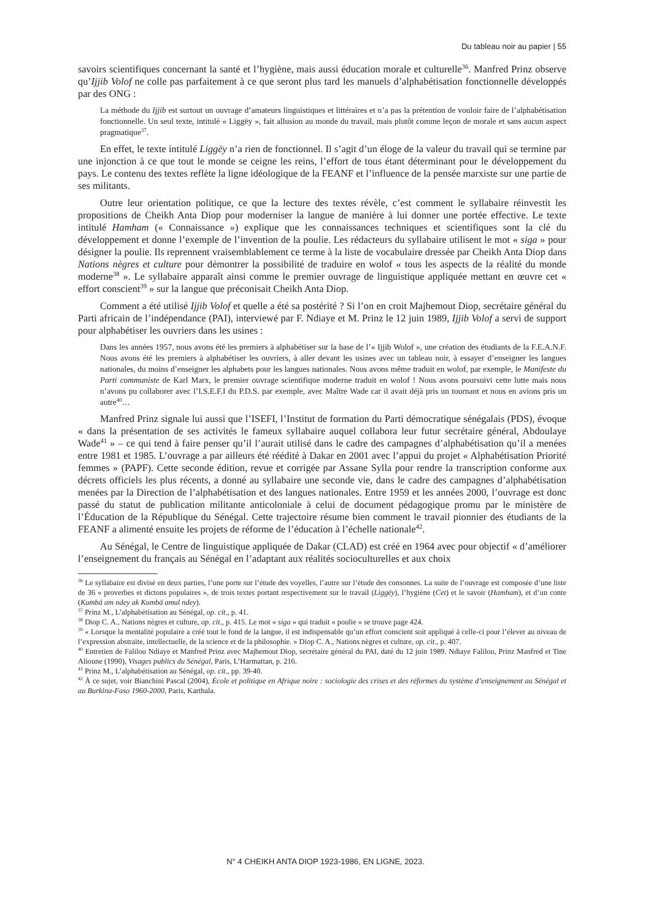Du tableau noir au papier | 55
savoirs scientifiques concernant la santé et l’hygiène, mais aussi éducation morale et culturelle<sup>36</sup>. Manfred Prinz observe qu’Ijjib Volof ne colle pas parfaitement à ce que seront plus tard les manuels d’alphabétisation fonctionnelle développés par des ONG :
La méthode du Ijjib est surtout un ouvrage d’amateurs linguistiques et littéraires et n’a pas la prétention de vouloir faire de l’alphabétisation fonctionnelle. Un seul texte, intitulé « Liggëy », fait allusion au monde du travail, mais plutôt comme leçon de morale et sans aucun aspect pragmatique<sup>37</sup>.
En effet, le texte intitulé Liggëy n’a rien de fonctionnel. Il s’agit d’un éloge de la valeur du travail qui se termine par une injonction à ce que tout le monde se ceigne les reins, l’effort de tous étant déterminant pour le développement du pays. Le contenu des textes reflète la ligne idéologique de la FEANF et l’influence de la pensée marxiste sur une partie de ses militants.
Outre leur orientation politique, ce que la lecture des textes révèle, c’est comment le syllabaire réinvestit les propositions de Cheikh Anta Diop pour moderniser la langue de manière à lui donner une portée effective. Le texte intitulé Hamham (« Connaissance ») explique que les connaissances techniques et scientifiques sont la clé du développement et donne l’exemple de l’invention de la poulie. Les rédacteurs du syllabaire utilisent le mot « siga » pour désigner la poulie. Ils reprennent vraisemblablement ce terme à la liste de vocabulaire dressée par Cheikh Anta Diop dans Nations nègres et culture pour démontrer la possibilité de traduire en wolof « tous les aspects de la réalité du monde moderne<sup>38</sup> ». Le syllabaire apparaît ainsi comme le premier ouvrage de linguistique appliquée mettant en œuvre cet « effort conscient<sup>39</sup> » sur la langue que préconisait Cheikh Anta Diop.
Comment a été utilisé Ijjib Volof et quelle a été sa postérité ? Si l’on en croit Majhemout Diop, secrétaire général du Parti africain de l’indépendance (PAI), interviewé par F. Ndiaye et M. Prinz le 12 juin 1989, Ijjib Volof a servi de support pour alphabétiser les ouvriers dans les usines :
Dans les années 1957, nous avons été les premiers à alphabétiser sur la base de l’« Ijjib Wolof », une création des étudiants de la F.E.A.N.F. Nous avons été les premiers à alphabétiser les ouvriers, à aller devant les usines avec un tableau noir, à essayer d’enseigner les langues nationales, du moins d’enseigner les alphabets pour les langues nationales. Nous avons même traduit en wolof, par exemple, le Manifeste du Parti communiste de Karl Marx, le premier ouvrage scientifique moderne traduit en wolof ! Nous avons poursuivi cette lutte mais nous n’avons pu collaborer avec l’I.S.E.F.I du P.D.S. par exemple, avec Maître Wade car il avait déjà pris un tournant et nous en avions pris un autre<sup>40</sup>…
Manfred Prinz signale lui aussi que l’ISEFI, l’Institut de formation du Parti démocratique sénégalais (PDS), évoque « dans la présentation de ses activités le fameux syllabaire auquel collabora leur futur secrétaire général, Abdoulaye Wade<sup>41</sup> » – ce qui tend à faire penser qu’il l’aurait utilisé dans le cadre des campagnes d’alphabétisation qu’il a menées entre 1981 et 1985. L’ouvrage a par ailleurs été réédité à Dakar en 2001 avec l’appui du projet « Alphabétisation Priorité femmes » (PAPF). Cette seconde édition, revue et corrigée par Assane Sylla pour rendre la transcription conforme aux décrets officiels les plus récents, a donné au syllabaire une seconde vie, dans le cadre des campagnes d’alphabétisation menées par la Direction de l’alphabétisation et des langues nationales. Entre 1959 et les années 2000, l’ouvrage est donc passé du statut de publication militante anticoloniale à celui de document pédagogique promu par le ministère de l’Éducation de la République du Sénégal. Cette trajectoire résume bien comment le travail pionnier des étudiants de la FEANF a alimenté ensuite les projets de réforme de l’éducation à l’échelle nationale<sup>42</sup>.
Au Sénégal, le Centre de linguistique appliquée de Dakar (CLAD) est créé en 1964 avec pour objectif « d’améliorer l’enseignement du français au Sénégal en l’adaptant aux réalités socioculturelles et aux choix
<sup>36</sup> Le syllabaire est divisé en deux parties, l’une porte sur l’étude des voyelles, l’autre sur l’étude des consonnes. La suite de l’ouvrage est composée d’une liste de 36 « proverbes et dictons populaires », de trois textes portant respectivement sur le travail (Liggëy), l’hygiène (Cet) et le savoir (Hamham), et d’un conte (Kumbä am ndey ak Kumbä amul ndey).
<sup>37</sup> Prinz M., L’alphabétisation au Sénégal, op. cit., p. 41.
<sup>38</sup> Diop C. A., Nations nègres et culture, op. cit., p. 415. Le mot « siga » qui traduit « poulie » se trouve page 424.
<sup>39</sup> « Lorsque la mentalité populaire a créé tout le fond de la langue, il est indispensable qu’un effort conscient soit appliqué à celle-ci pour l’élever au niveau de l’expression abstraite, intellectuelle, de la science et de la philosophie. » Diop C. A., Nations nègres et culture, op. cit., p. 407.
<sup>40</sup> Entretien de Falilou Ndiaye et Manfred Prinz avec Majhemout Diop, secrétaire général du PAI, daté du 12 juin 1989. Ndiaye Falilou, Prinz Manfred et Tine Alioune (1990), Visages publics du Sénégal, Paris, L’Harmattan, p. 216.
<sup>41</sup> Prinz M., L’alphabétisation au Sénégal, op. cit., pp. 39-40.
<sup>42</sup> À ce sujet, voir Bianchini Pascal (2004), École et politique en Afrique noire : sociologie des crises et des réformes du système d’enseignement au Sénégal et au Burkina-Faso 1960-2000, Paris, Karthala.
N° 4 CHEIKH ANTA DIOP 1923-1986, EN LIGNE, 2023.